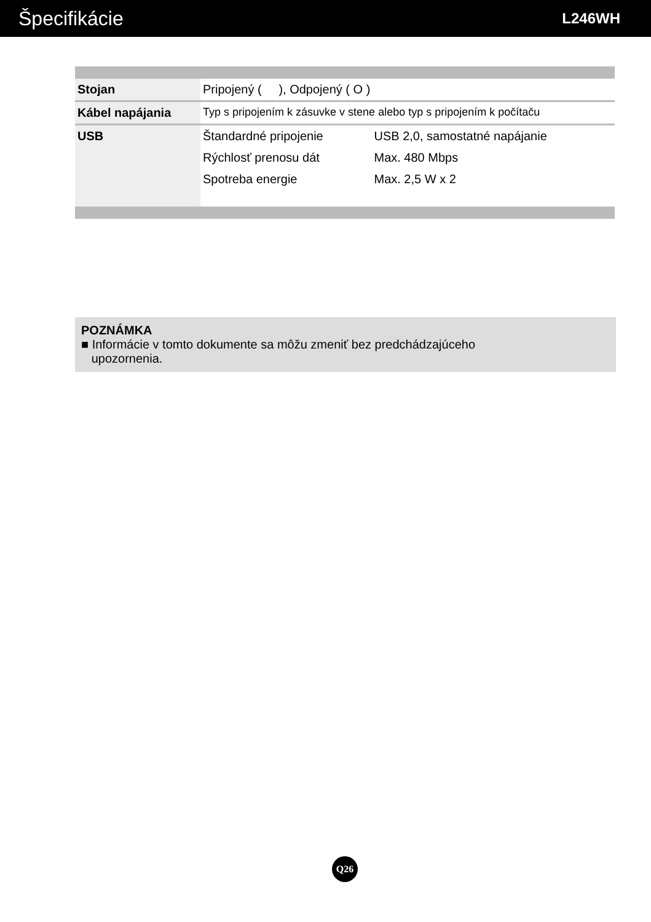Špecifikácie
L246WH
| Stojan | Pripojený ( ), Odpojený ( O ) | |
| Kábel napájania | Typ s pripojením k zásuvke v stene alebo typ s pripojením k počítaču | |
| USB | Štandardné pripojenie | USB 2,0, samostatné napájanie |
| | Rýchlosť prenosu dát | Max. 480 Mbps |
| | Spotreba energie | Max. 2,5 W x 2 |
POZNÁMKA
■ Informácie v tomto dokumente sa môžu zmeniť bez predchádzajúceho
upozornenia.
Q26